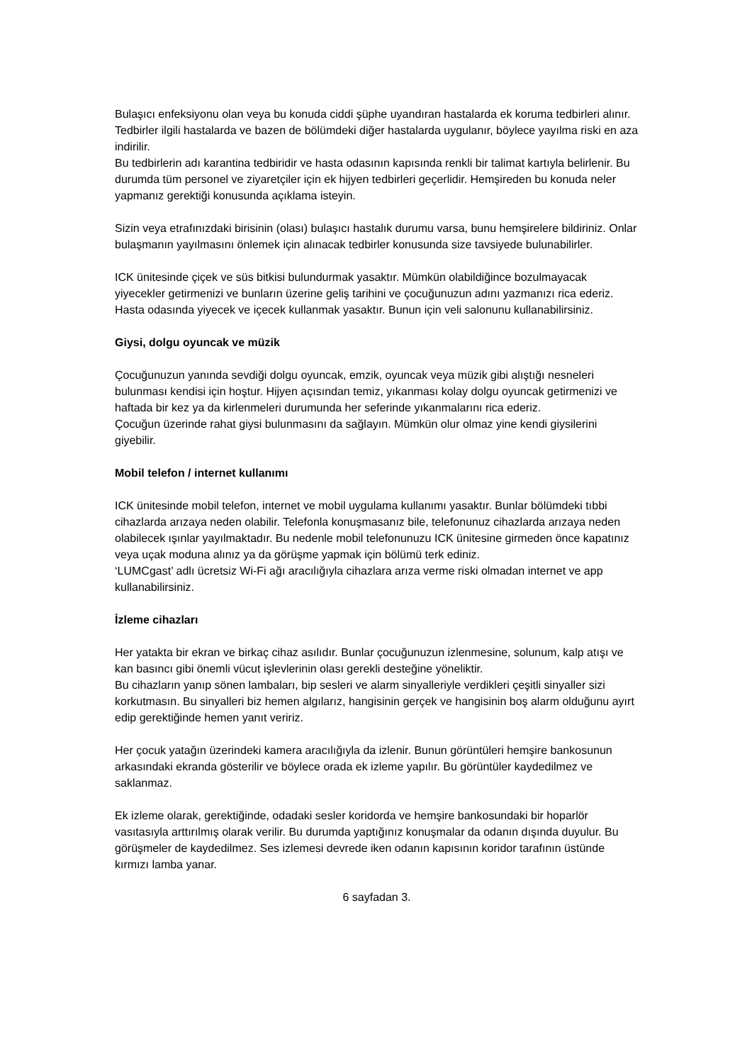Bulaşıcı enfeksiyonu olan veya bu konuda ciddi şüphe uyandıran hastalarda ek koruma tedbirleri alınır. Tedbirler ilgili hastalarda ve bazen de bölümdeki diğer hastalarda uygulanır, böylece yayılma riski en aza indirilir.
Bu tedbirlerin adı karantina tedbiridir ve hasta odasının kapısında renkli bir talimat kartıyla belirlenir. Bu durumda tüm personel ve ziyaretçiler için ek hijyen tedbirleri geçerlidir. Hemşireden bu konuda neler yapmanız gerektiği konusunda açıklama isteyin.
Sizin veya etrafınızdaki birisinin (olası) bulaşıcı hastalık durumu varsa, bunu hemşirelere bildiriniz. Onlar bulaşmanın yayılmasını önlemek için alınacak tedbirler konusunda size tavsiyede bulunabilirler.
ICK ünitesinde çiçek ve süs bitkisi bulundurmak yasaktır. Mümkün olabildiğince bozulmayacak yiyecekler getirmenizi ve bunların üzerine geliş tarihini ve çocuğunuzun adını yazmanızı rica ederiz. Hasta odasında yiyecek ve içecek kullanmak yasaktır. Bunun için veli salonunu kullanabilirsiniz.
Giysi, dolgu oyuncak ve müzik
Çocuğunuzun yanında sevdiği dolgu oyuncak, emzik, oyuncak veya müzik gibi alıştığı nesneleri bulunması kendisi için hoştur. Hijyen açısından temiz, yıkanması kolay dolgu oyuncak getirmenizi ve haftada bir kez ya da kirlenmeleri durumunda her seferinde yıkanmalarını rica ederiz.
Çocuğun üzerinde rahat giysi bulunmasını da sağlayın. Mümkün olur olmaz yine kendi giysilerini giyebilir.
Mobil telefon / internet kullanımı
ICK ünitesinde mobil telefon, internet ve mobil uygulama kullanımı yasaktır. Bunlar bölümdeki tıbbi cihazlarda arızaya neden olabilir. Telefonla konuşmasanız bile, telefonunuz cihazlarda arızaya neden olabilecek ışınlar yayılmaktadır. Bu nedenle mobil telefonunuzu ICK ünitesine girmeden önce kapatınız veya uçak moduna alınız ya da görüşme yapmak için bölümü terk ediniz.
‘LUMCgast’ adlı ücretsiz Wi-Fi ağı aracılığıyla cihazlara arıza verme riski olmadan internet ve app kullanabilirsiniz.
İzleme cihazları
Her yatakta bir ekran ve birkaç cihaz asılıdır. Bunlar çocuğunuzun izlenmesine, solunum, kalp atışı ve kan basıncı gibi önemli vücut işlevlerinin olası gerekli desteğine yöneliktir.
Bu cihazların yanıp sönen lambaları, bip sesleri ve alarm sinyalleriyle verdikleri çeşitli sinyaller sizi korkutmasın. Bu sinyalleri biz hemen algılarız, hangisinin gerçek ve hangisinin boş alarm olduğunu ayırt edip gerektiğinde hemen yanıt veririz.
Her çocuk yatağın üzerindeki kamera aracılığıyla da izlenir. Bunun görüntüleri hemşire bankosunun arkasındaki ekranda gösterilir ve böylece orada ek izleme yapılır. Bu görüntüler kaydedilmez ve saklanmaz.
Ek izleme olarak, gerektiğinde, odadaki sesler koridorda ve hemşire bankosundaki bir hoparlör vasıtasıyla arttırılmış olarak verilir. Bu durumda yaptığınız konuşmalar da odanın dışında duyulur. Bu görüşmeler de kaydedilmez. Ses izlemesi devrede iken odanın kapısının koridor tarafının üstünde kırmızı lamba yanar.
6 sayfadan 3.